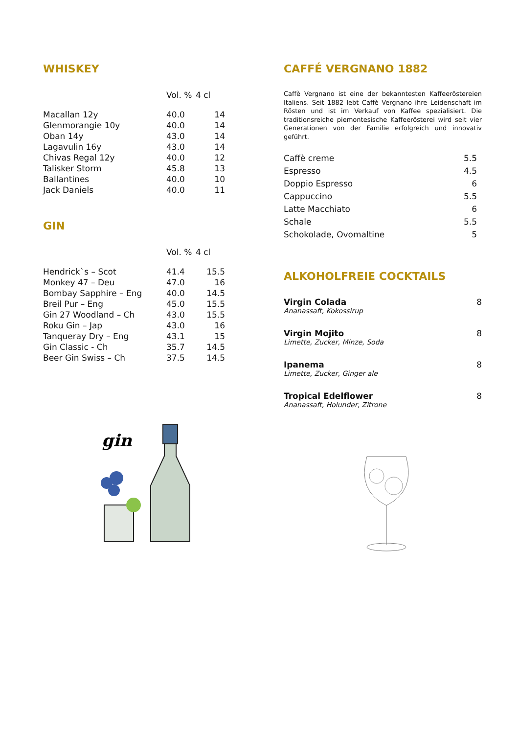WHISKEY
| | Vol. % | 4 cl |
| --- | --- | --- |
| Macallan 12y | 40.0 | 14 |
| Glenmorangie 10y | 40.0 | 14 |
| Oban 14y | 43.0 | 14 |
| Lagavulin 16y | 43.0 | 14 |
| Chivas Regal 12y | 40.0 | 12 |
| Talisker Storm | 45.8 | 13 |
| Ballantines | 40.0 | 10 |
| Jack Daniels | 40.0 | 11 |
GIN
| | Vol. % | 4 cl |
| --- | --- | --- |
| Hendrick`s – Scot | 41.4 | 15.5 |
| Monkey 47 – Deu | 47.0 | 16 |
| Bombay Sapphire – Eng | 40.0 | 14.5 |
| Breil Pur – Eng | 45.0 | 15.5 |
| Gin 27 Woodland – Ch | 43.0 | 15.5 |
| Roku Gin – Jap | 43.0 | 16 |
| Tanqueray Dry – Eng | 43.1 | 15 |
| Gin Classic - Ch | 35.7 | 14.5 |
| Beer Gin Swiss – Ch | 37.5 | 14.5 |
gin
CAFFÉ VERGNANO 1882
Caffè Vergnano ist eine der bekanntesten Kaffeeröstereien Italiens. Seit 1882 lebt Caffè Vergnano ihre Leidenschaft im Rösten und ist im Verkauf von Kaffee spezialisiert. Die traditionsreiche piemontesische Kaffeerösterei wird seit vier Generationen von der Familie erfolgreich und innovativ geführt.
| Caffè creme | 5.5 |
| Espresso | 4.5 |
| Doppio Espresso | 6 |
| Cappuccino | 5.5 |
| Latte Macchiato | 6 |
| Schale | 5.5 |
| Schokolade, Ovomaltine | 5 |
ALKOHOLFREIE COCKTAILS
Virgin Colada
Ananassaft, Kokossirup 8
Virgin Mojito
Limette, Zucker, Minze, Soda 8
Ipanema
Limette, Zucker, Ginger ale 8
Tropical Edelflower
Ananassaft, Holunder, Zitrone 8